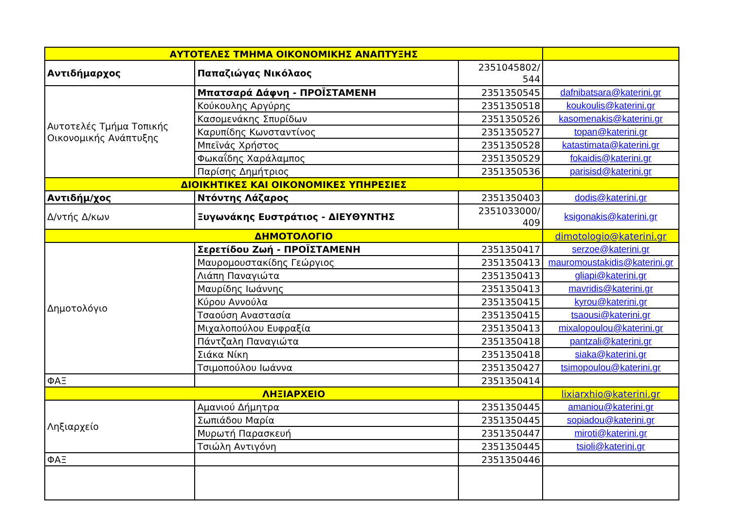| ΑΥΤΟΤΕΛΕΣ ΤΜΗΜΑ ΟΙΚΟΝΟΜΙΚΗΣ ΑΝΑΠΤΥΞΗΣ | | | |
| --- | --- | --- | --- |
| Αντιδήμαρχος | Παπαζιώγας Νικόλαος | 2351045802/ 544 | |
| Αυτοτελές Τμήμα Τοπικής Οικονομικής Ανάπτυξης | Μπατσαρά Δάφνη - ΠΡΟΪΣΤΑΜΕΝΗ | 2351350545 | dafnibatsara@katerini.gr |
| | Κούκουλης Αργύρης | 2351350518 | koukoulis@katerini.gr |
| | Κασομενάκης Σπυρίδων | 2351350526 | kasomenakis@katerini.gr |
| | Καρυπίδης Κωνσταντίνος | 2351350527 | topan@katerini.gr |
| | Μπεϊνάς Χρήστος | 2351350528 | katastimata@katerini.gr |
| | Φωκαΐδης Χαράλαμπος | 2351350529 | fokaidis@katerini.gr |
| | Παρίσης Δημήτριος | 2351350536 | parisisd@katerini.gr |
| ΔΙΟΙΚΗΤΙΚΕΣ ΚΑΙ ΟΙΚΟΝΟΜΙΚΕΣ ΥΠΗΡΕΣΙΕΣ | | | |
| Αντιδήμ/χος | Ντόντης Λάζαρος | 2351350403 | dodis@katerini.gr |
| Δ/ντής Δ/κων | Ξυγωνάκης Ευστράτιος - ΔΙΕΥΘΥΝΤΗΣ | 2351033000/ 409 | ksigonakis@katerini.gr |
| ΔΗΜΟΤΟΛΟΓΙΟ | | | dimotologio@katerini.gr |
| Δημοτολόγιο | Σερετίδου Ζωή - ΠΡΟΪΣΤΑΜΕΝΗ | 2351350417 | serzoe@katerini.gr |
| | Μαυρομουστακίδης Γεώργιος | 2351350413 | mauromoustakidis@katerini.gr |
| | Λιάπη Παναγιώτα | 2351350413 | gliapi@katerini.gr |
| | Μαυρίδης Ιωάννης | 2351350413 | mavridis@katerini.gr |
| | Κύρου Αννούλα | 2351350415 | kyrou@katerini.gr |
| | Τσαούση Αναστασία | 2351350415 | tsaousi@katerini.gr |
| | Μιχαλοπούλου Ευφραξία | 2351350413 | mixalopoulou@katerini.gr |
| | Πάντζαλη Παναγιώτα | 2351350418 | pantzali@katerini.gr |
| | Σιάκα Νίκη | 2351350418 | siaka@katerini.gr |
| | Τσιμοπούλου Ιωάννα | 2351350427 | tsimopoulou@katerini.gr |
| ΦΑΞ | | 2351350414 | |
| ΛΗΞΙΑΡΧΕΙΟ | | | lixiarxhio@katerini.gr |
| Ληξιαρχείο | Αμανιού Δήμητρα | 2351350445 | amaniou@katerini.gr |
| | Σωπιάδου Μαρία | 2351350445 | sopiadou@katerini.gr |
| | Μυρωτή Παρασκευή | 2351350447 | miroti@katerini.gr |
| | Τσιώλη Αντιγόνη | 2351350445 | tsioli@katerini.gr |
| ΦΑΞ | | 2351350446 | |